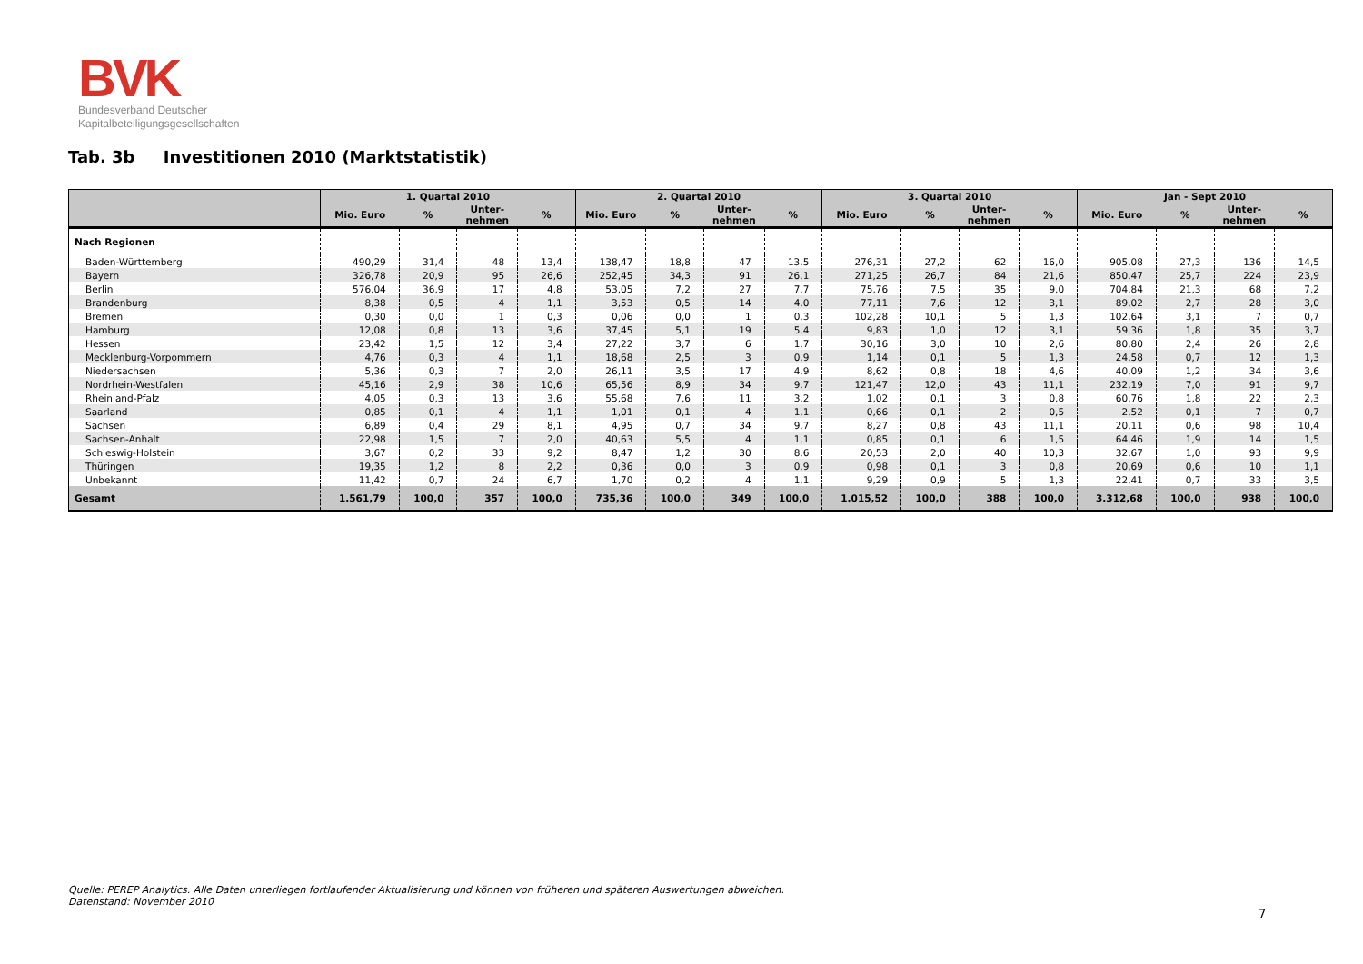BVK
Bundesverband Deutscher
Kapitalbeteiligungsgesellschaften
Tab. 3b Investitionen 2010 (Marktstatistik)
| | 1. Quartal 2010 | | | | 2. Quartal 2010 | | | | 3. Quartal 2010 | | | | Jan - Sept 2010 | | | |
| --- | --- | --- | --- | --- | --- | --- | --- | --- | --- | --- | --- | --- | --- | --- | --- | --- |
| | Mio. Euro | % | Unter- nehmen | % | Mio. Euro | % | Unter- nehmen | % | Mio. Euro | % | Unter- nehmen | % | Mio. Euro | % | Unter- nehmen | % |
| Nach Regionen | | | | | | | | | | | | | | | | |
| Baden-Württemberg | 490,29 | 31,4 | 48 | 13,4 | 138,47 | 18,8 | 47 | 13,5 | 276,31 | 27,2 | 62 | 16,0 | 905,08 | 27,3 | 136 | 14,5 |
| Bayern | 326,78 | 20,9 | 95 | 26,6 | 252,45 | 34,3 | 91 | 26,1 | 271,25 | 26,7 | 84 | 21,6 | 850,47 | 25,7 | 224 | 23,9 |
| Berlin | 576,04 | 36,9 | 17 | 4,8 | 53,05 | 7,2 | 27 | 7,7 | 75,76 | 7,5 | 35 | 9,0 | 704,84 | 21,3 | 68 | 7,2 |
| Brandenburg | 8,38 | 0,5 | 4 | 1,1 | 3,53 | 0,5 | 14 | 4,0 | 77,11 | 7,6 | 12 | 3,1 | 89,02 | 2,7 | 28 | 3,0 |
| Bremen | 0,30 | 0,0 | 1 | 0,3 | 0,06 | 0,0 | 1 | 0,3 | 102,28 | 10,1 | 5 | 1,3 | 102,64 | 3,1 | 7 | 0,7 |
| Hamburg | 12,08 | 0,8 | 13 | 3,6 | 37,45 | 5,1 | 19 | 5,4 | 9,83 | 1,0 | 12 | 3,1 | 59,36 | 1,8 | 35 | 3,7 |
| Hessen | 23,42 | 1,5 | 12 | 3,4 | 27,22 | 3,7 | 6 | 1,7 | 30,16 | 3,0 | 10 | 2,6 | 80,80 | 2,4 | 26 | 2,8 |
| Mecklenburg-Vorpommern | 4,76 | 0,3 | 4 | 1,1 | 18,68 | 2,5 | 3 | 0,9 | 1,14 | 0,1 | 5 | 1,3 | 24,58 | 0,7 | 12 | 1,3 |
| Niedersachsen | 5,36 | 0,3 | 7 | 2,0 | 26,11 | 3,5 | 17 | 4,9 | 8,62 | 0,8 | 18 | 4,6 | 40,09 | 1,2 | 34 | 3,6 |
| Nordrhein-Westfalen | 45,16 | 2,9 | 38 | 10,6 | 65,56 | 8,9 | 34 | 9,7 | 121,47 | 12,0 | 43 | 11,1 | 232,19 | 7,0 | 91 | 9,7 |
| Rheinland-Pfalz | 4,05 | 0,3 | 13 | 3,6 | 55,68 | 7,6 | 11 | 3,2 | 1,02 | 0,1 | 3 | 0,8 | 60,76 | 1,8 | 22 | 2,3 |
| Saarland | 0,85 | 0,1 | 4 | 1,1 | 1,01 | 0,1 | 4 | 1,1 | 0,66 | 0,1 | 2 | 0,5 | 2,52 | 0,1 | 7 | 0,7 |
| Sachsen | 6,89 | 0,4 | 29 | 8,1 | 4,95 | 0,7 | 34 | 9,7 | 8,27 | 0,8 | 43 | 11,1 | 20,11 | 0,6 | 98 | 10,4 |
| Sachsen-Anhalt | 22,98 | 1,5 | 7 | 2,0 | 40,63 | 5,5 | 4 | 1,1 | 0,85 | 0,1 | 6 | 1,5 | 64,46 | 1,9 | 14 | 1,5 |
| Schleswig-Holstein | 3,67 | 0,2 | 33 | 9,2 | 8,47 | 1,2 | 30 | 8,6 | 20,53 | 2,0 | 40 | 10,3 | 32,67 | 1,0 | 93 | 9,9 |
| Thüringen | 19,35 | 1,2 | 8 | 2,2 | 0,36 | 0,0 | 3 | 0,9 | 0,98 | 0,1 | 3 | 0,8 | 20,69 | 0,6 | 10 | 1,1 |
| Unbekannt | 11,42 | 0,7 | 24 | 6,7 | 1,70 | 0,2 | 4 | 1,1 | 9,29 | 0,9 | 5 | 1,3 | 22,41 | 0,7 | 33 | 3,5 |
| Gesamt | 1.561,79 | 100,0 | 357 | 100,0 | 735,36 | 100,0 | 349 | 100,0 | 1.015,52 | 100,0 | 388 | 100,0 | 3.312,68 | 100,0 | 938 | 100,0 |
Quelle: PEREP Analytics. Alle Daten unterliegen fortlaufender Aktualisierung und können von früheren und späteren Auswertungen abweichen.
Datenstand: November 2010
7